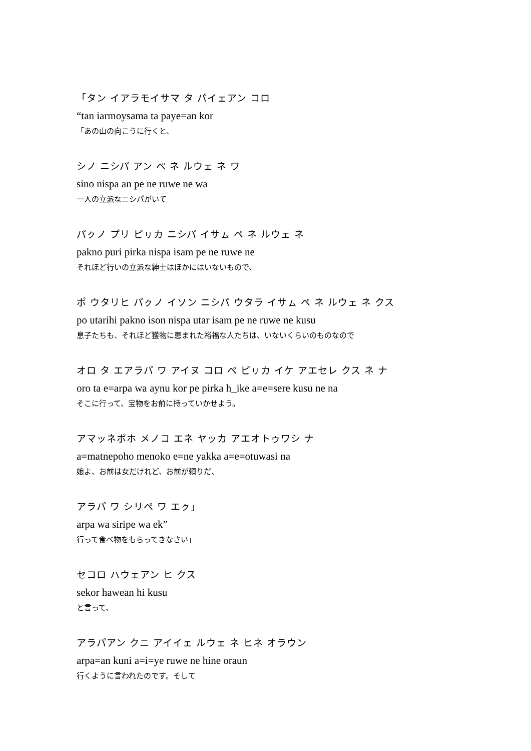「タン イアラモイサマ タ パイェアン コロ
“tan iarmoysama ta paye=an kor
「あの山の向こうに行くと、
シノ ニシパ アン ペ ネ ルウェ ネ ワ
sino nispa an pe ne ruwe ne wa
一人の立派なニシパがいて
パㇰノ プリ ピㇼカ ニシパ イサㇺ ペ ネ ルウェ ネ
pakno puri pirka nispa isam pe ne ruwe ne
それほど行いの立派な紳士はほかにはいないもので、
ポ ウタリヒ パㇰノ イソン ニシパ ウタラ イサㇺ ペ ネ ルウェ ネ クス
po utarihi pakno ison nispa utar isam pe ne ruwe ne kusu
息子たちも、それほど獲物に恵まれた裕福な人たちは、いないくらいのものなので
オロ タ エアラパ ワ アイヌ コロ ペ ピㇼカ イケ アエセレ クス ネ ナ
oro ta e=arpa wa aynu kor pe pirka h_ike a=e=sere kusu ne na
そこに行って、宝物をお前に持っていかせよう。
アマッネポホ メノコ エネ ヤッカ アエオトゥワシ ナ
a=matnepoho menoko e=ne yakka a=e=otuwasi na
娘よ、お前は女だけれど、お前が頼りだ、
アラパ ワ シリペ ワ エㇰ」
arpa wa siripe wa ek”
行って食べ物をもらってきなさい」
セコロ ハウェアン ヒ クス
sekor hawean hi kusu
と言って、
アラパアン クニ アイイェ ルウェ ネ ヒネ オラウン
arpa=an kuni a=i=ye ruwe ne hine oraun
行くように言われたのです。そして